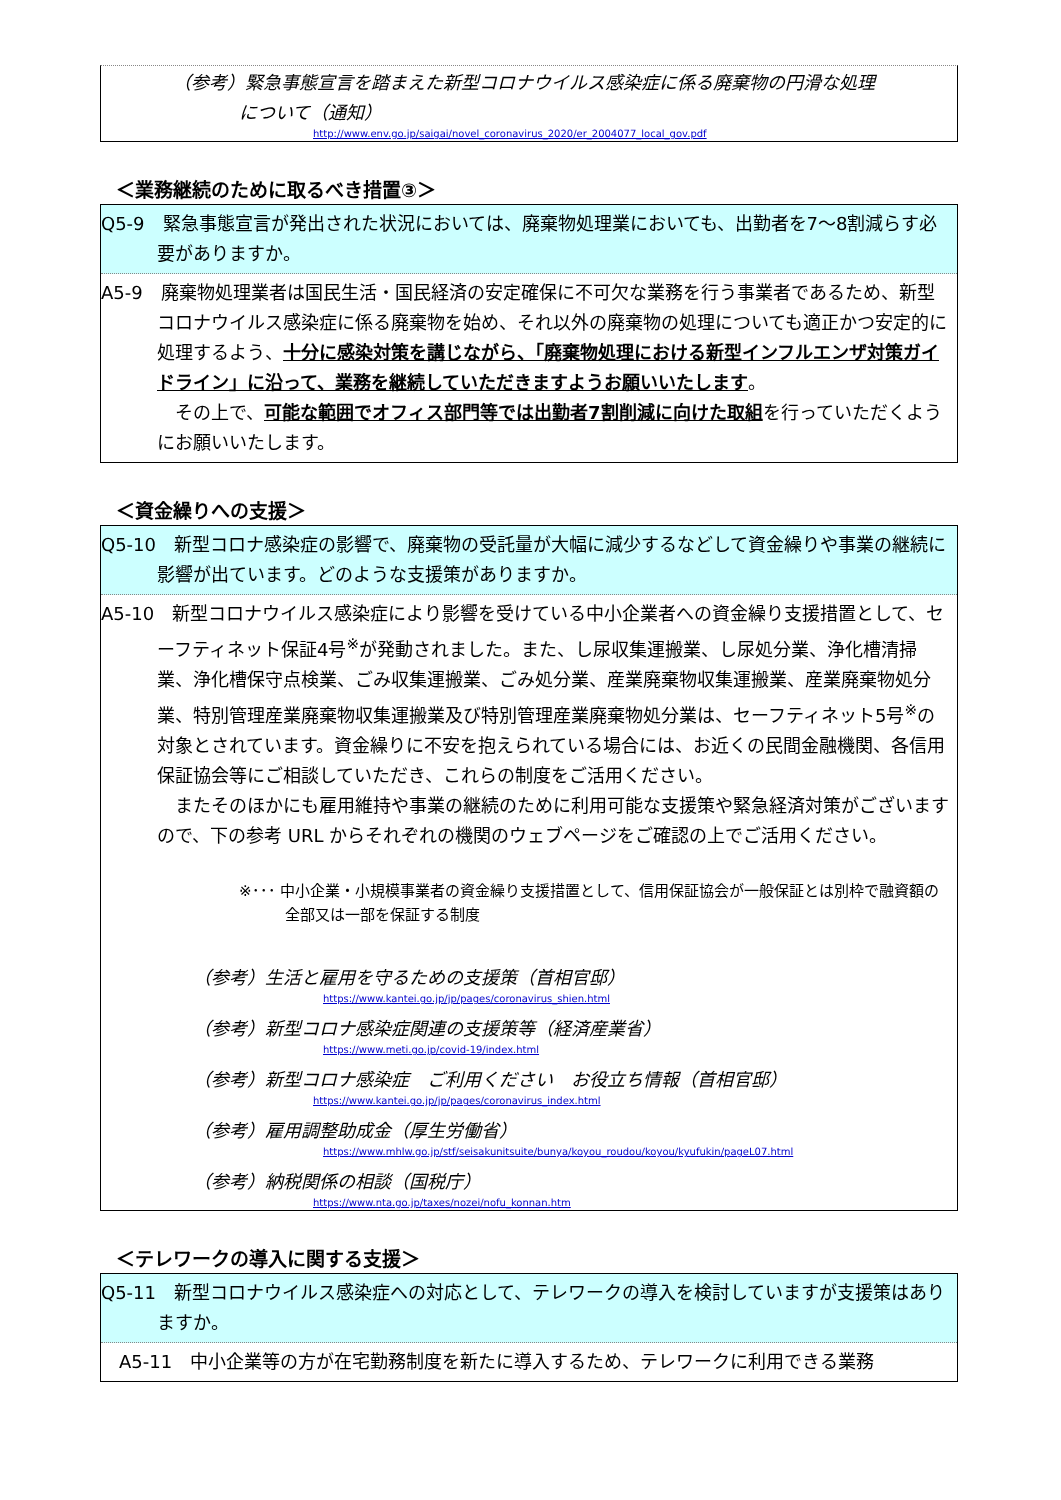（参考）緊急事態宣言を踏まえた新型コロナウイルス感染症に係る廃棄物の円滑な処理
について（通知）
http://www.env.go.jp/saigai/novel_coronavirus_2020/er_2004077_local_gov.pdf
＜業務継続のために取るべき措置③＞
Q5-9　緊急事態宣言が発出された状況においては、廃棄物処理業においても、出勤者を7～8割減らす必要がありますか。
A5-9　廃棄物処理業者は国民生活・国民経済の安定確保に不可欠な業務を行う事業者であるため、新型コロナウイルス感染症に係る廃棄物を始め、それ以外の廃棄物の処理についても適正かつ安定的に処理するよう、十分に感染対策を講じながら、「廃棄物処理における新型インフルエンザ対策ガイドライン」に沿って、業務を継続していただきますようお願いいたします。
　その上で、可能な範囲でオフィス部門等では出勤者7割削減に向けた取組を行っていただくようにお願いいたします。
＜資金繰りへの支援＞
Q5-10　新型コロナ感染症の影響で、廃棄物の受託量が大幅に減少するなどして資金繰りや事業の継続に影響が出ています。どのような支援策がありますか。
A5-10　新型コロナウイルス感染症により影響を受けている中小企業者への資金繰り支援措置として、セーフティネット保証4号<sup>※</sup>が発動されました。また、し尿収集運搬業、し尿処分業、浄化槽清掃業、浄化槽保守点検業、ごみ収集運搬業、ごみ処分業、産業廃棄物収集運搬業、産業廃棄物処分業、特別管理産業廃棄物収集運搬業及び特別管理産業廃棄物処分業は、セーフティネット5号<sup>※</sup>の対象とされています。資金繰りに不安を抱えられている場合には、お近くの民間金融機関、各信用保証協会等にご相談していただき、これらの制度をご活用ください。
　またそのほかにも雇用維持や事業の継続のために利用可能な支援策や緊急経済対策がございますので、下の参考 URL からそれぞれの機関のウェブページをご確認の上でご活用ください。
※･･･ 中小企業・小規模事業者の資金繰り支援措置として、信用保証協会が一般保証とは別枠で融資額の全部又は一部を保証する制度
（参考）生活と雇用を守るための支援策（首相官邸）
https://www.kantei.go.jp/jp/pages/coronavirus_shien.html
（参考）新型コロナ感染症関連の支援策等（経済産業省）
https://www.meti.go.jp/covid-19/index.html
（参考）新型コロナ感染症　ご利用ください　お役立ち情報（首相官邸）
https://www.kantei.go.jp/jp/pages/coronavirus_index.html
（参考）雇用調整助成金（厚生労働省）
https://www.mhlw.go.jp/stf/seisakunitsuite/bunya/koyou_roudou/koyou/kyufukin/pageL07.html
（参考）納税関係の相談（国税庁）
https://www.nta.go.jp/taxes/nozei/nofu_konnan.htm
＜テレワークの導入に関する支援＞
Q5-11　新型コロナウイルス感染症への対応として、テレワークの導入を検討していますが支援策はありますか。
A5-11　中小企業等の方が在宅勤務制度を新たに導入するため、テレワークに利用できる業務